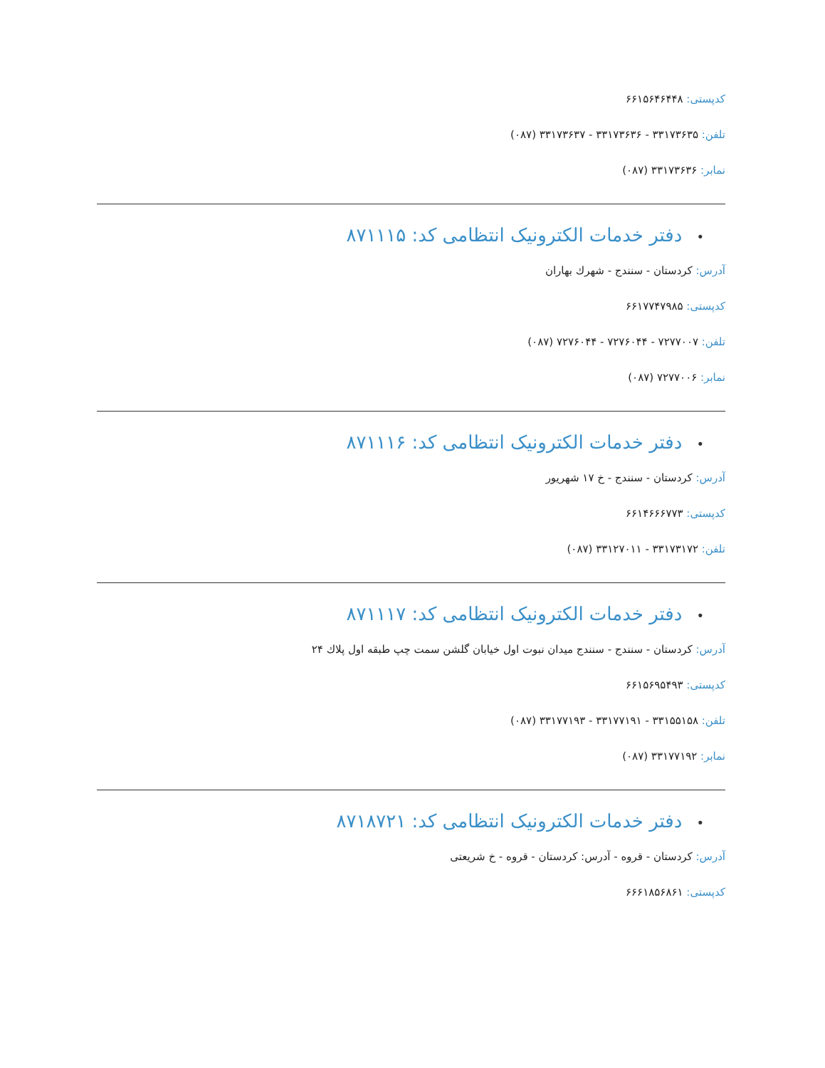کدپستی: ۶۶۱۵۶۴۶۴۴۸
تلفن: ۳۳۱۷۳۶۳۵ - ۳۳۱۷۳۶۳۶ - ۳۳۱۷۳۶۳۷ (۰۸۷)
نمابر: ۳۳۱۷۳۶۳۶ (۰۸۷)
•دفتر خدمات الکترونیک انتظامی کد: ۸۷۱۱۱۵
آدرس: کردستان - سنندج - شهرك بهاران
کدپستی: ۶۶۱۷۷۴۷۹۸۵
تلفن: ۷۲۷۷۰۰۷ - ۷۲۷۶۰۴۴ - ۷۲۷۶۰۴۴ (۰۸۷)
نمابر: ۷۲۷۷۰۰۶ (۰۸۷)
•دفتر خدمات الکترونیک انتظامی کد: ۸۷۱۱۱۶
آدرس: کردستان - سنندج - خ ۱۷ شهریور
کدپستی: ۶۶۱۴۶۶۶۷۷۳
تلفن: ۳۳۱۷۳۱۷۲ - ۳۳۱۲۷۰۱۱ (۰۸۷)
•دفتر خدمات الکترونیک انتظامی کد: ۸۷۱۱۱۷
آدرس: کردستان - سنندج - سنندج میدان نبوت اول خیابان گلشن سمت چپ طبقه اول پلاك ۲۴
کدپستی: ۶۶۱۵۶۹۵۴۹۳
تلفن: ۳۳۱۵۵۱۵۸ - ۳۳۱۷۷۱۹۱ - ۳۳۱۷۷۱۹۳ (۰۸۷)
نمابر: ۳۳۱۷۷۱۹۲ (۰۸۷)
•دفتر خدمات الکترونیک انتظامی کد: ۸۷۱۸۷۲۱
آدرس: کردستان - قروه - آدرس: کردستان - قروه - خ شریعتی
کدپستی: ۶۶۶۱۸۵۶۸۶۱